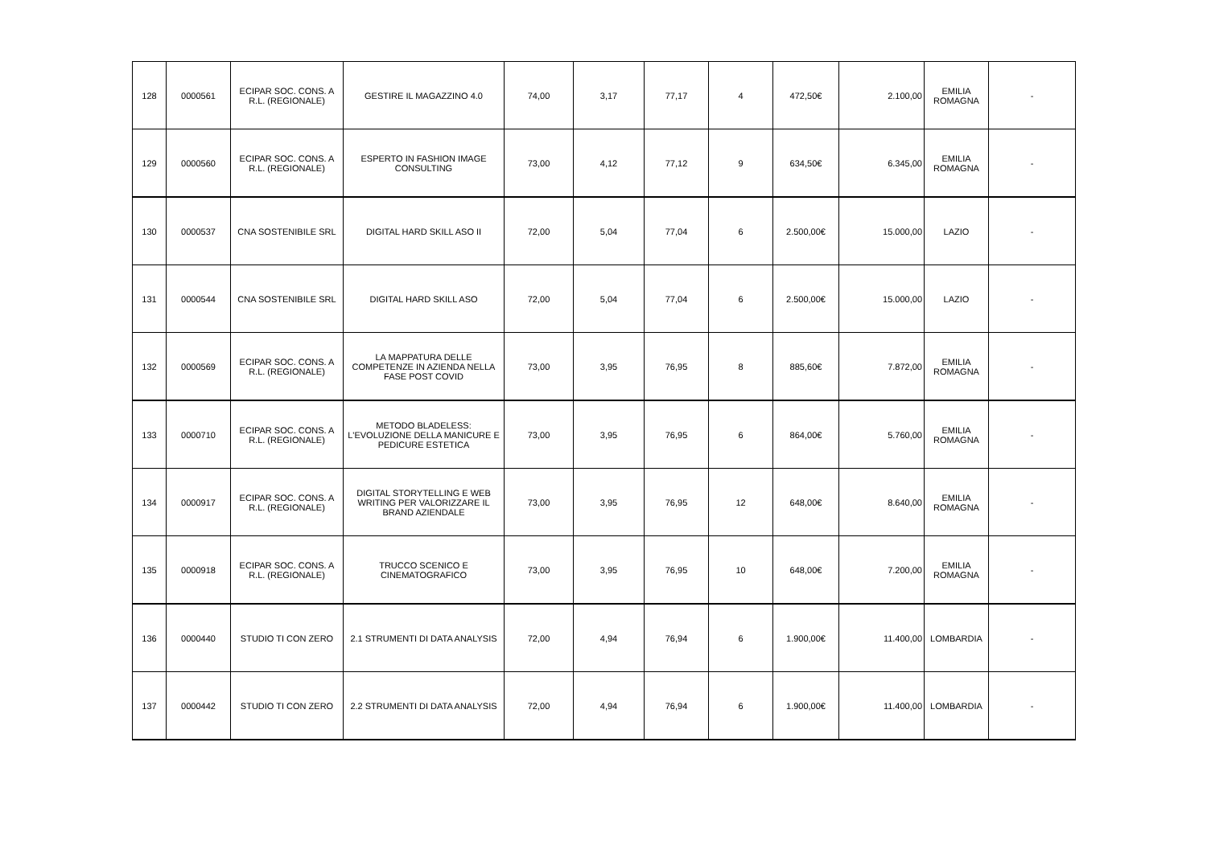| 128 | 0000561 | ECIPAR SOC. CONS. A R.L. (REGIONALE) | GESTIRE IL MAGAZZINO 4.0 | 74,00 | 3,17 | 77,17 | 4 | 472,50€ | 2.100,00 | EMILIA ROMAGNA | - |
| 129 | 0000560 | ECIPAR SOC. CONS. A R.L. (REGIONALE) | ESPERTO IN FASHION IMAGE CONSULTING | 73,00 | 4,12 | 77,12 | 9 | 634,50€ | 6.345,00 | EMILIA ROMAGNA | - |
| 130 | 0000537 | CNA SOSTENIBILE SRL | DIGITAL HARD SKILL ASO II | 72,00 | 5,04 | 77,04 | 6 | 2.500,00€ | 15.000,00 | LAZIO | - |
| 131 | 0000544 | CNA SOSTENIBILE SRL | DIGITAL HARD SKILL ASO | 72,00 | 5,04 | 77,04 | 6 | 2.500,00€ | 15.000,00 | LAZIO | - |
| 132 | 0000569 | ECIPAR SOC. CONS. A R.L. (REGIONALE) | LA MAPPATURA DELLE COMPETENZE IN AZIENDA NELLA FASE POST COVID | 73,00 | 3,95 | 76,95 | 8 | 885,60€ | 7.872,00 | EMILIA ROMAGNA | - |
| 133 | 0000710 | ECIPAR SOC. CONS. A R.L. (REGIONALE) | METODO BLADELESS: L'EVOLUZIONE DELLA MANICURE E PEDICURE ESTETICA | 73,00 | 3,95 | 76,95 | 6 | 864,00€ | 5.760,00 | EMILIA ROMAGNA | - |
| 134 | 0000917 | ECIPAR SOC. CONS. A R.L. (REGIONALE) | DIGITAL STORYTELLING E WEB WRITING PER VALORIZZARE IL BRAND AZIENDALE | 73,00 | 3,95 | 76,95 | 12 | 648,00€ | 8.640,00 | EMILIA ROMAGNA | - |
| 135 | 0000918 | ECIPAR SOC. CONS. A R.L. (REGIONALE) | TRUCCO SCENICO E CINEMATOGRAFICO | 73,00 | 3,95 | 76,95 | 10 | 648,00€ | 7.200,00 | EMILIA ROMAGNA | - |
| 136 | 0000440 | STUDIO TI CON ZERO | 2.1 STRUMENTI DI DATA ANALYSIS | 72,00 | 4,94 | 76,94 | 6 | 1.900,00€ | 11.400,00 | LOMBARDIA | - |
| 137 | 0000442 | STUDIO TI CON ZERO | 2.2 STRUMENTI DI DATA ANALYSIS | 72,00 | 4,94 | 76,94 | 6 | 1.900,00€ | 11.400,00 | LOMBARDIA | - |